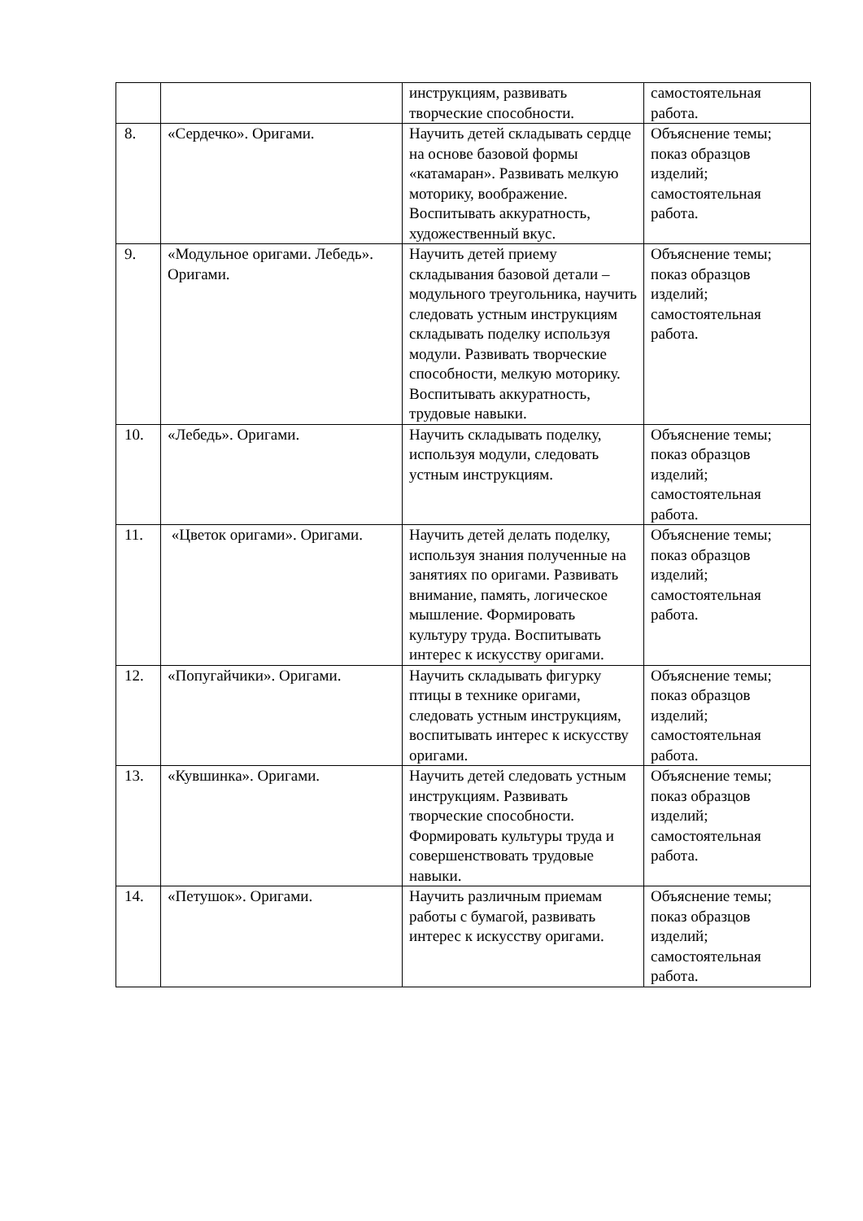| | | инструкциям, развивать творческие способности. | самостоятельная работа. |
| 8. | «Сердечко». Оригами. | Научить детей складывать сердце на основе базовой формы «катамаран». Развивать мелкую моторику, воображение. Воспитывать аккуратность, художественный вкус. | Объяснение темы; показ образцов изделий; самостоятельная работа. |
| 9. | «Модульное оригами. Лебедь». Оригами. | Научить детей приему складывания базовой детали – модульного треугольника, научить следовать устным инструкциям складывать поделку используя модули. Развивать творческие способности, мелкую моторику. Воспитывать аккуратность, трудовые навыки. | Объяснение темы; показ образцов изделий; самостоятельная работа. |
| 10. | «Лебедь». Оригами. | Научить складывать поделку, используя модули, следовать устным инструкциям. | Объяснение темы; показ образцов изделий; самостоятельная работа. |
| 11. | «Цветок оригами». Оригами. | Научить детей делать поделку, используя знания полученные на занятиях по оригами. Развивать внимание, память, логическое мышление. Формировать культуру труда. Воспитывать интерес к искусству оригами. | Объяснение темы; показ образцов изделий; самостоятельная работа. |
| 12. | «Попугайчики». Оригами. | Научить складывать фигурку птицы в технике оригами, следовать устным инструкциям, воспитывать интерес к искусству оригами. | Объяснение темы; показ образцов изделий; самостоятельная работа. |
| 13. | «Кувшинка». Оригами. | Научить детей следовать устным инструкциям. Развивать творческие способности. Формировать культуры труда и совершенствовать трудовые навыки. | Объяснение темы; показ образцов изделий; самостоятельная работа. |
| 14. | «Петушок». Оригами. | Научить различным приемам работы с бумагой, развивать интерес к искусству оригами. | Объяснение темы; показ образцов изделий; самостоятельная работа. |